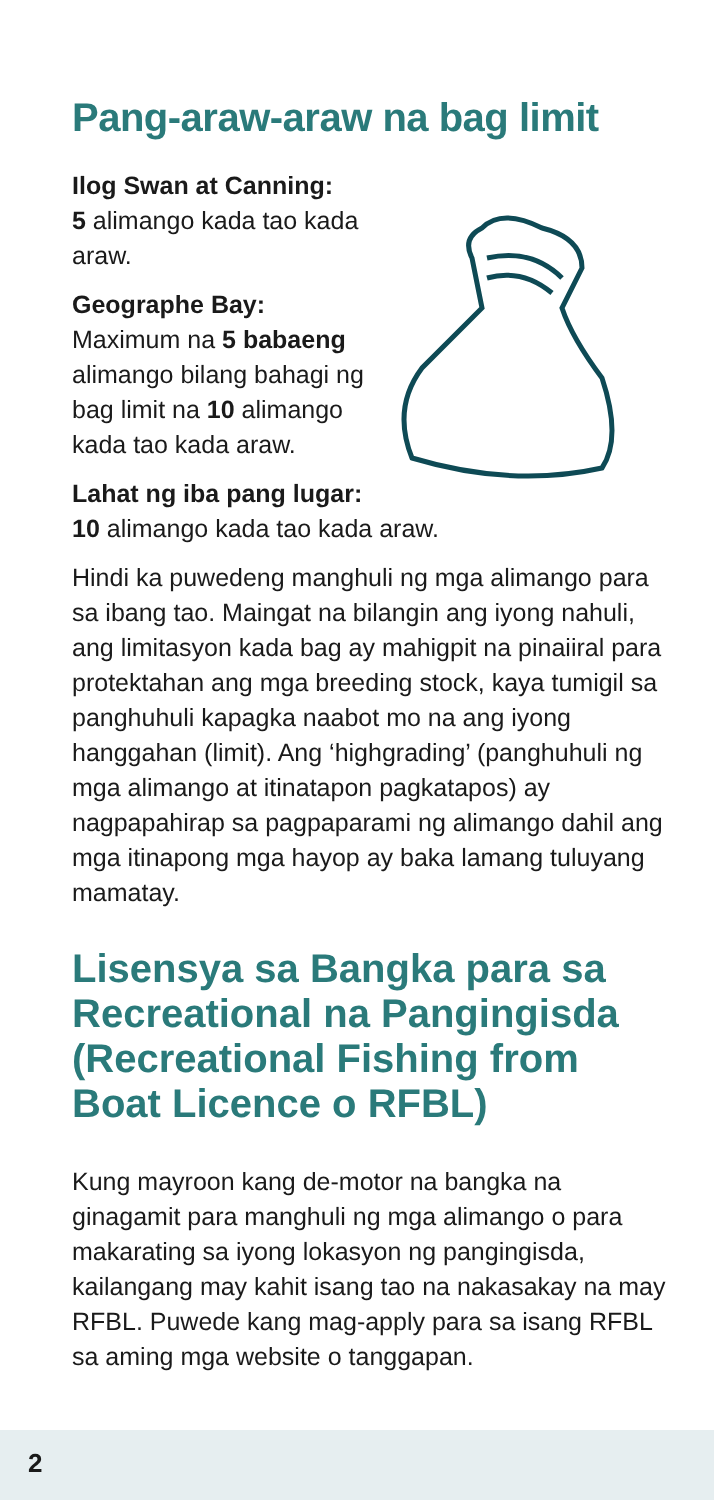Pang-araw-araw na bag limit
Ilog Swan at Canning:
5 alimango kada tao kada araw.
Geographe Bay:
Maximum na 5 babaeng alimango bilang bahagi ng bag limit na 10 alimango kada tao kada araw.
Lahat ng iba pang lugar:
10 alimango kada tao kada araw.
Hindi ka puwedeng manghuli ng mga alimango para sa ibang tao. Maingat na bilangin ang iyong nahuli, ang limitasyon kada bag ay mahigpit na pinaiiral para protektahan ang mga breeding stock, kaya tumigil sa panghuhuli kapagka naabot mo na ang iyong hanggahan (limit). Ang ‘highgrading’ (panghuhuli ng mga alimango at itinatapon pagkatapos) ay nagpapahirap sa pagpaparami ng alimango dahil ang mga itinapong mga hayop ay baka lamang tuluyang mamatay.
Lisensya sa Bangka para sa Recreational na Pangingisda (Recreational Fishing from Boat Licence o RFBL)
Kung mayroon kang de-motor na bangka na ginagamit para manghuli ng mga alimango o para makarating sa iyong lokasyon ng pangingisda, kailangang may kahit isang tao na nakasakay na may RFBL. Puwede kang mag-apply para sa isang RFBL sa aming mga website o tanggapan.
2